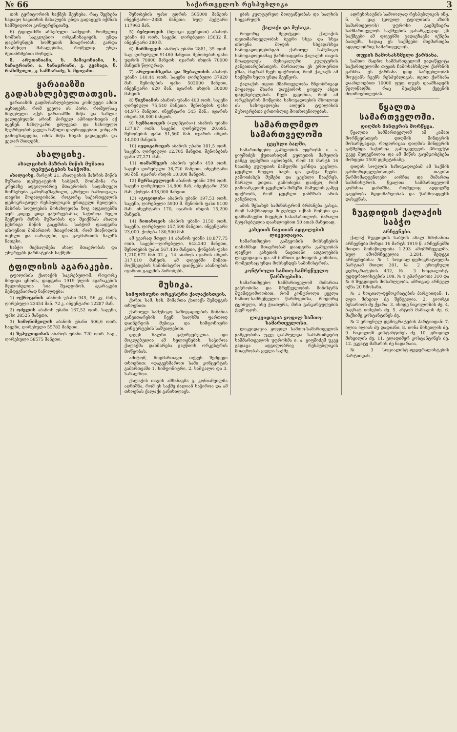№ 66 საქართველოს რესპუბლიკა 3
თის ტერიტორიის საქმეს შეეხება. რაც შეეხება სადავო საკითხის მასალებს უნდა გადაეცეს იქმნას სამშვიდობო კონფერენციაზე.
6) ტფილისში არსებული სამეფოს, რომელიც სომხის საეკლესიო ორგანიზაციებს, უნდა დაუბრუნდეს სომხეთის მთავრობას, გარდა საარქივო მასალებისა, რომელიც უნდა შეთანხმებით მოხდეს.
მ. არუთინიანი, ხ. მამიკონიანი, ს. ხაჩატრიანი, ა. ხანაჯრიანი, გ. გვაზავა, ნ. რამიშვილი, კ. სამხარაძე, ს. მდივანი.
ყარაიაზში გადასახლებულთათვის.
ყარაიაზის გადმოსახლებულთა კომიტეტი ამით აცხადებს, რომ ყველა ის პირი, რომელსაც მიღებული აქვს ყარაიაზში მიწა და სახლი: ვალდებულნი არიან პირველ აპრილისთვის აქ იყვნენ. სახლ-კარი ეძლევათ და სასოფლო მეურნეობის ყველა ნაწილი დაურიგდებათ. ვინც არ გამოცხადდება, იმის მიწა სხვას გადაეცემა და ვეღარ მიიღებს.
ახალციხე.
ახალციხის მაზრის მიწის მუშათა დეპუტატების საბჭოში.
ახალციხე. მარტის 21. ახალციხის მაზრის მიწის მუშათა დეპუტატების საბჭომ, მოისმინა რა კრებაზე ადგილობრივ მთავრობის სადაზღვეო მოხსენება გამოზაგზავნილი, გრძელი ჩამოთვალა თავისი მოვალეობანი, როგორც საქართველოს დემოკრატიულ რესპუბლიკის ერთგული შვილები. მაზრის სოფლების მოსახლეობა ზოგ ადგილებში ჯერ კიდევ დიდ გაჭირვებაშია; საჭიროა ხელი შეეწყოს მიწის მუშაობას და შეიქმნას ახალი წესრიგი მიწის გაცემისა. საბჭომ დაადგინა თხოვნით მიმართოს მთავრობას, რომ მიაწოდოს თესლი და იარაღები, და გაუმართოს ხალხს ნათესი.
საბჭო მიესალმება ახალ მთავრობას და უსურვებს წარმატებას საქმეში.
ტფილისის აგარაკები.
ტფილისის ქალაქის საკრებულომ, როგორც მოვიდა ცნობა, დადგინა 1919 წლის აგარაკების მფლობელთა სია შეადგინოს. აგარაკები შემდეგნაირად ნაწილდება:
1) ოქროყანის აბანოს უბანი 945, 56 კვ. მიწა, ღირებული 23454 მან. 72 კ. ინვენტარი 12287 მან.
2) ოძელის აბანოს უბანი 167,52 ოთხ. საჟენი, ფასი 38525 მანეთი.
3) სიმონიშვილის აბანოს უბანი 506,6 ოთხ. საჟენი, ღირებული 55782 მანეთი.
4) ზეპულიდისის აბანოს უბანი 720 ოთხ. საჟ., ღირებული 58575 მანეთი.
შენობების ფასი უდრის 565000 მანეთს ინვენტარი—2888 მანეთი. სულ ჰექტარი 117963 მან.
5) ბებუთოვის (ბლოკი გვერდით) აბანოს უბანი 40 ოთხ. საჟენი, ღირებული 15632 მ. ინვენტარი 280 მ.
6) მირზოევის აბანოს უბანი 2881, 35 ოთხ. საჟ. ღირებული 91460 მანეთი. შენობების ფასი უდრის 70800 მანეთს. იჯარის იხდის 70000 მანეთს წლიურად.
7) არღუთინსკისა და ზუბალიძის აბანოს უბანი 140,44 ოთხ. საჟენი ღირებული 37920 მან. შენობების ფასი 502000 მანეთი, ინვენტარი 620 მან. იჯარის იხდის 30000 მანეთს.
8) წიგნიანის აბანოს უბანი 400 ოთხ. საჟენი ღირებული 75,540 მანეთი. შენობების ფასი 44,975 მანეთი, ინვენტარი 545 მან.; იჯარის იხდის 36,000 მანეთს.
9) სუმბათოვის («ლეპტიბა») აბანოს უბანი 137,97 ოთხ. საჟენი, ღირებული 20,695, შენობების ფასი 51,560 მან. იჯარის იხდის 14,500 მანეთს.
10) იედიგაროვის აბანოს უბანი 181,5 ოთხ. საჟენი, ღირებული 12,705 მანეთი. შენობების ფასი 27,271 მან.
11) თამამშევის აბანოს უბანი 459 ოთხ. საჟენი ღირებული 36,720 მანეთი. ინვენტარი 90 მან. იჯარის იხდის 10,000 მანეთს.
12) მურსაკულოვის აბანოს უბანი 296 ოთხ. საჟენი ღირებული 14,800 მან. ინვენტარი 250 მან. ქონება 438,000 მანეთი.
13) «გოგილის» აბანოს უბანი 197,53 ოთხ. საჟენი, ღირებული 5930 მ. შენობის ფასი 9100 მან. ინვენტარი 170, იჯარის იხდის 15,200 მანეთს.
14) ჩითახოვის აბანოს უბანი 3150 ოთხ. საჟენი, ღირებული 157,500 მანეთი. ინვენტარი 23,000. ქონება 180,500 მან.
ამ გვარად მთელ 14 აბანოს უბანი 10,877,75 ოთხ. საჟენი—ღირებული. 643,240 მანეთი, შენობების ფასი 567,436 მანეთი, ქონების ფასი 1,210,672 მან 02 კ. 14 აბანოს იჯარის იხდის 317,010 მანეთს. ამ დღეებში მიწათ-მოქმედების სამინისტრო დაიწყებს აბანოების იჯარით გაცემის პირობებს.
მუსიკა.
სიმფონიური ორკესტრი ქალაქისთვის.
ქართ. სამ. საზ. მიმართა ქალაქს შემდეგის თხოვნით:
ქართულ სამუსიკო საზოგადოების მიზანია განვითარების ჩვენ ხალხში ფართოდ დაინერგოს მუსიკა და სიმფონიური კონცერტების საშუალებით.
დღეს ხალხი გაჭირვებულია. იგი მოკლებულია ამ ხელოვნებას. საჭიროა ქალაქმა დახმარება გაუწიოს ორკესტრის მოწყობას.
ამიტომ, მოგმართავთ თქვენ შემდეგი თხოვნით: «დაგვეხმაროთ სამი კონცერტის გამართვაში 1. სიმფონიური, 2. საშუალო და 3. სახალხო».
ქალაქის თავის ამხანაგმა გ. კონიაშვილმა აღნიშნა, რომ ეს საქმე ძალიან საჭიროა და ამ თხოვნას ქალაქი განიხილავს.
ების კულტურულ მოღვაწეობას და ხალხის სიყვარულს.
ქალაქი და მუსიკა.
როგორც შევიტყეთ ქალაქის თვითმართველობას ბევრი სხვა და სხვა თხოვნა მოდის სხვადასხვა საზოგადოებებისგან. ქართულ სამუსიკო საზოგადოებამაც წარმოადგინა ქალაქის თავის მოადგილეს მუსიკალური კულტურის განვითარებისთვის. მართალია ეს ერთ-ერთი გზაა, მაგრამ ჩვენ ფიქრობთ, რომ ქალაქს ამ საქმეში ხელი უნდა შეეწყოს.
ქალაქის თვით მმართველობა ზნეობრივად მოვალეა მხარი დაუჭიროს ყოველ ასეთ დაწესებულებას. ჩვენ გვგონია, რომ ამ ორკესტრის მოწყობა საზოგადოების მხოლოდ ის საზოგადოება აიღებს ტფილისის მცხოვრებთა ერთობლივ მოთხოვნილებას.
სამართლმდო სამართველოში
ცეცხლი ბაღში.
სამართმდებო გამგეობის უფროსს ი. ა. ყიფშიძეს ქუთაისიდან გულეთის მამულის გამგე დეპეშით აცნობებს, რომ 18 მარტს 16 საათზე გულეთის მამულში გაჩნდა ცეცხლი. ცეცხლი მოედო ბაღს და დაწვა ხეები. გამოიძახეს მუშები და ცეცხლი ჩააქრეს. ზარალი დიდია. გამოძიება დაიწყო, რომ გამოარკვიოს ცეცხლის მიზეზი. მამულის გამგე ფიქრობს, რომ ცეცხლი განზრახ არის გაჩენილი.
ამის შესახებ სამინისტრომ ბრძანება გასცა, რომ სასწრაფოდ მიღებულ იქნას ზომები და დამნაშავენი მიეცნენ სასამართლოს. ზარალი შეფასებულია დაახლოებით 50 ათას მანეთად.
კახეთის ნავთიან ადგილების ლიკვიდაცია.
სამართმდებო გამგეობის მოხსენების თანახმად მთავრობამ დაადგინა გამგეობას დაეწყო კახეთის ნავთიანი ადგილების ლიკვიდაცია და ამ მიზნით გამოიყოს კომისია, რომელსაც უნდა მოხსენდეს სამინისტროს.
კონტროლი სამთო-სამრეწველო წარმოებისა.
სამართმდებო სამმართველომ მიმართა ვაჭრობისა და მრეწველობის მინისტრს შუამდგომლობით, რომ კონტროლი ყველა სამთო-სამრეწველო წარმოებისა, როგორც ტყიბული, ისე ჭიათურა, მისი განკარგულების ქვეშ იყოს.
ლიკვიდაცია ყოფილ სამთო-სამართველოსი.
ლიკვიდაცია ყოფილ სამთო-სამართველოს გამგეობისა უკვე დასრულდა. სამართმდებო სამმართველოს უფროსმა ი. ა. ყიფშიძემ უკვე გადაცა ადგილობრივ რესპუბლიკის მთავრობას ყველა საქმე.
ადრეზისაუნის სამოოლად რესპუბლიკის ინჟ. ნ. ნ. ყაჟ (ყოფილ ტფილისის აზიის სამართველოს) უფროსი გაემგზავრა სამმართველოს საქმეების გასარკვევად. ეს საქმეები ამ დღეებში გადაეზავნა იქნება ბათუმს, სადაც ეს საქმეები მიემართება ადგილობრივ სამართველოს.
თუჯის ჩამოსასხმელი ქარხანა.
სამთო მადნო სამმართველომ გადაწყვიტა საქართველოში თუჯის ჩამოსასხმელი ქარხნის გახსნა. ეს ქარხანა დიდ სარგებლობას მოუტანს ჩვენს რესპუბლიკას. თვით ქარხანა დაახლოებით 10000 ფუთ თუჯს დაამზადებს წელიწადში, რაც შეავსებს ქვეყნის მოთხოვნილებას.
წყალთა სამართველოში.
დიღმის მინდვრის მორწყვა.
წყალთა სამმართველომ ამ ჟამათ მორწყვისთვის დიღმის მინდვრის მოსარწყავად, როგორიცაა დიღმის მინდვრის გაწმენდა საჭიროა. გამოკვლევის პროექტი უკვე შედგენილია და ამ მიწის გაუმჯობესება მოხდება 1500 დესეტინაზე.
დიდის სოფლის საზოგადოებამ ამ საქმის განხორციელებისთვის თავისი წარმომადგენლები აირჩია და მიმართა სამინისტროს. წყალთა სამმართველომ კომისია დანიშნა, რომელიც ადგილზე გაეცნობა მდგომარეობას და წარმოადგენს დასკვნას.
ზუგდიდის ქალაქის საბჭო
არჩევნები.
ქალაქ ზუგდიდის საბჭოს ახალ ხმოსანთა არჩევნები მოხდა 16 მარტს 1919 წ. არჩევნებში მიიღო მონაწილეობა 1.293 ამომრჩეველმა. სულ ამომრჩეველია 3.284. შედეგი არჩევნებისა: № 1 სოციალ-დემოკრატიულმა პარტიამ მიიღო 391, № 2 ეროვნული დემოკრატების 432, № 3 სოციალისტ-ფედერალისტების 109, № 4 უპარტიოთა 310 და № 6 ზუგდიდის მოსახლეობა. ამრიგად არჩეულ იქნა 20 ხმოსანი.
№ 1 სოციალ-დემოკრატების პარტიიდან: 1. ლეო მიხეილ ძე შენგელია. 2. გიორგი ბესარიონ ძე ქვარა. 3. ისიდე ნიკოლოზის ძე. 4. ბაგრატ იოსების ძე. 5. ანტონ მაშიავის ძე. 6. მაქსიმე კოსტანტინეს ძე.
№ 2 ეროვნულ დემოკრატების პარტიიდან: 7. ილია ილიას ძე დადიანი. 8. იონა მიხეილის ძე. 9. ნიკოლოზ კოსტანტინეს ძე. 10. გრიგოლ მიხეილის ძე. 11. ვლადიმერ კოსტანტინეს ძე. 12. ეკვატე მაზარის ძე ნადარაია.
№ 3 სოციალისტ-ფედერალისტების პარტიიდან...